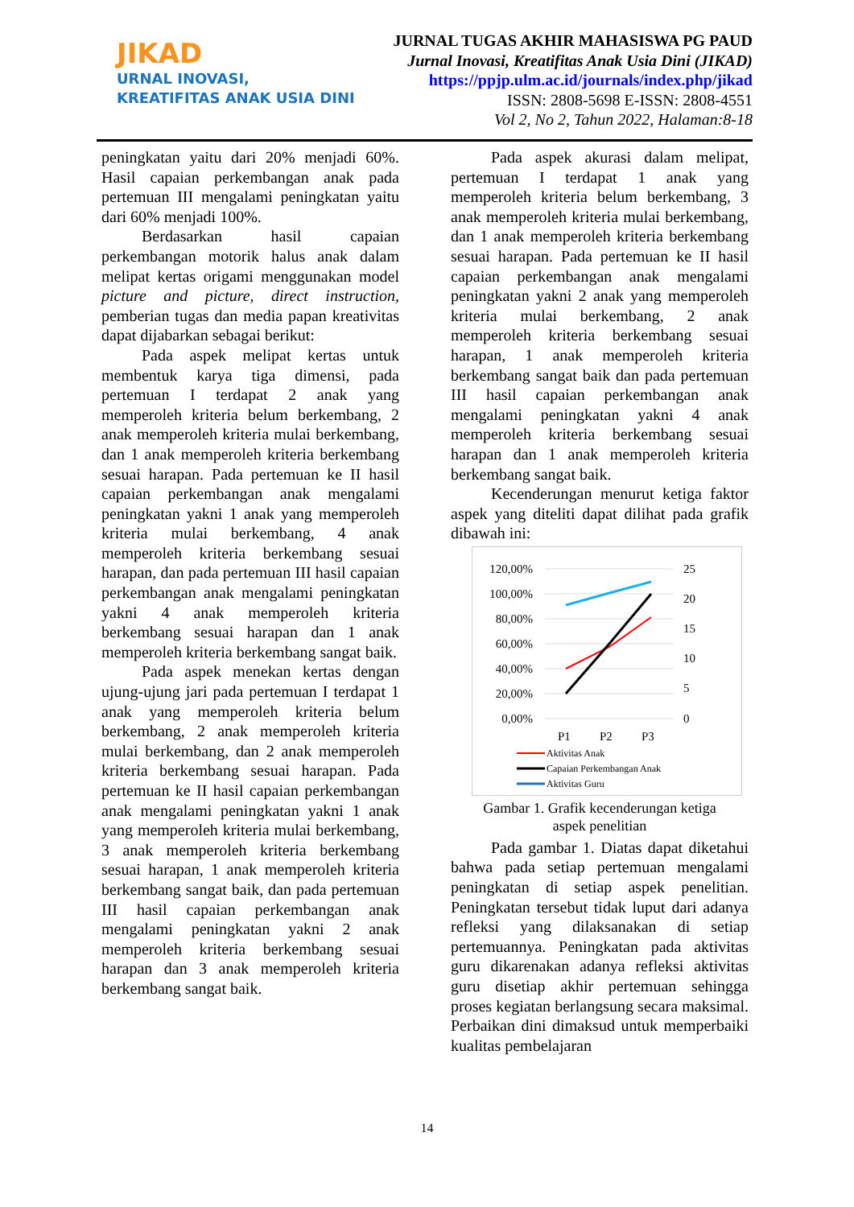JIKAD
URNAL INOVASI,
KREATIFITAS ANAK USIA DINI
JURNAL TUGAS AKHIR MAHASISWA PG PAUD
Jurnal Inovasi, Kreatifitas Anak Usia Dini (JIKAD)
https://ppjp.ulm.ac.id/journals/index.php/jikad
ISSN: 2808-5698 E-ISSN: 2808-4551
Vol 2, No 2, Tahun 2022, Halaman:8-18
peningkatan yaitu dari 20% menjadi 60%. Hasil capaian perkembangan anak pada pertemuan III mengalami peningkatan yaitu dari 60% menjadi 100%.
Berdasarkan hasil capaian perkembangan motorik halus anak dalam melipat kertas origami menggunakan model picture and picture, direct instruction, pemberian tugas dan media papan kreativitas dapat dijabarkan sebagai berikut:
Pada aspek melipat kertas untuk membentuk karya tiga dimensi, pada pertemuan I terdapat 2 anak yang memperoleh kriteria belum berkembang, 2 anak memperoleh kriteria mulai berkembang, dan 1 anak memperoleh kriteria berkembang sesuai harapan. Pada pertemuan ke II hasil capaian perkembangan anak mengalami peningkatan yakni 1 anak yang memperoleh kriteria mulai berkembang, 4 anak memperoleh kriteria berkembang sesuai harapan, dan pada pertemuan III hasil capaian perkembangan anak mengalami peningkatan yakni 4 anak memperoleh kriteria berkembang sesuai harapan dan 1 anak memperoleh kriteria berkembang sangat baik.
Pada aspek menekan kertas dengan ujung-ujung jari pada pertemuan I terdapat 1 anak yang memperoleh kriteria belum berkembang, 2 anak memperoleh kriteria mulai berkembang, dan 2 anak memperoleh kriteria berkembang sesuai harapan. Pada pertemuan ke II hasil capaian perkembangan anak mengalami peningkatan yakni 1 anak yang memperoleh kriteria mulai berkembang, 3 anak memperoleh kriteria berkembang sesuai harapan, 1 anak memperoleh kriteria berkembang sangat baik, dan pada pertemuan III hasil capaian perkembangan anak mengalami peningkatan yakni 2 anak memperoleh kriteria berkembang sesuai harapan dan 3 anak memperoleh kriteria berkembang sangat baik.
Pada aspek akurasi dalam melipat, pertemuan I terdapat 1 anak yang memperoleh kriteria belum berkembang, 3 anak memperoleh kriteria mulai berkembang, dan 1 anak memperoleh kriteria berkembang sesuai harapan. Pada pertemuan ke II hasil capaian perkembangan anak mengalami peningkatan yakni 2 anak yang memperoleh kriteria mulai berkembang, 2 anak memperoleh kriteria berkembang sesuai harapan, 1 anak memperoleh kriteria berkembang sangat baik dan pada pertemuan III hasil capaian perkembangan anak mengalami peningkatan yakni 4 anak memperoleh kriteria berkembang sesuai harapan dan 1 anak memperoleh kriteria berkembang sangat baik.
Kecenderungan menurut ketiga faktor aspek yang diteliti dapat dilihat pada grafik dibawah ini:
120,00%
100,00%
80,00%
60,00%
40,00%
20,00%
0,00%
25
20
15
10
5
0
P1
P2
P3
Aktivitas Anak
Capaian Perkembangan Anak
Aktivitas Guru
Gambar 1. Grafik kecenderungan ketiga
aspek penelitian
Pada gambar 1. Diatas dapat diketahui bahwa pada setiap pertemuan mengalami peningkatan di setiap aspek penelitian. Peningkatan tersebut tidak luput dari adanya refleksi yang dilaksanakan di setiap pertemuannya. Peningkatan pada aktivitas guru dikarenakan adanya refleksi aktivitas guru disetiap akhir pertemuan sehingga proses kegiatan berlangsung secara maksimal. Perbaikan dini dimaksud untuk memperbaiki kualitas pembelajaran
14